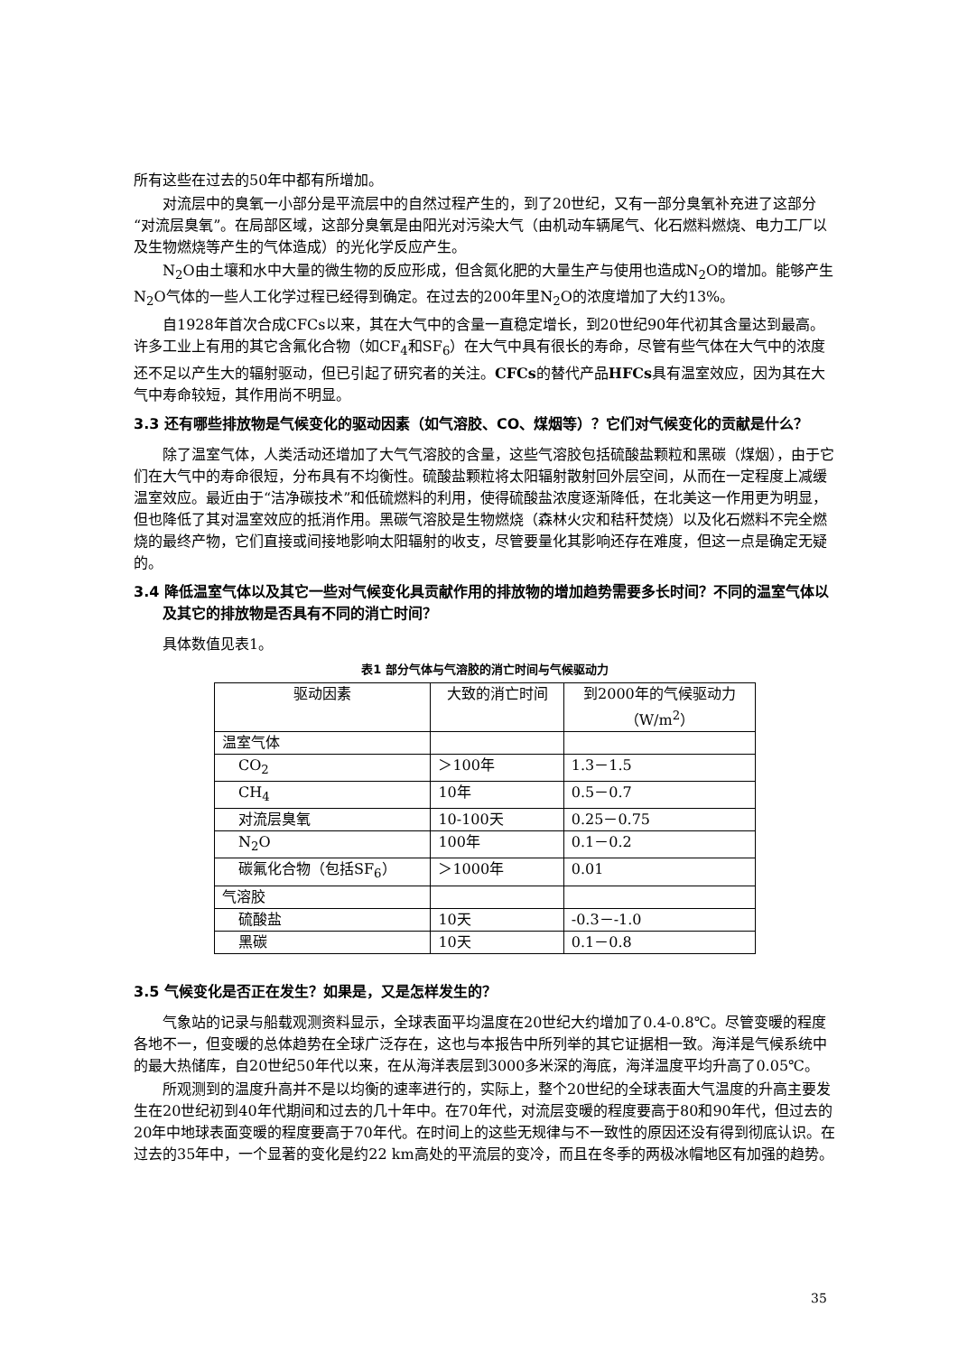所有这些在过去的50年中都有所增加。
对流层中的臭氧一小部分是平流层中的自然过程产生的，到了20世纪，又有一部分臭氧补充进了这部分“对流层臭氧”。在局部区域，这部分臭氧是由阳光对污染大气（由机动车辆尾气、化石燃料燃烧、电力工厂以及生物燃烧等产生的气体造成）的光化学反应产生。
N<sub>2</sub>O由土壤和水中大量的微生物的反应形成，但含氮化肥的大量生产与使用也造成N<sub>2</sub>O的增加。能够产生N<sub>2</sub>O气体的一些人工化学过程已经得到确定。在过去的200年里N<sub>2</sub>O的浓度增加了大约13%。
自1928年首次合成CFCs以来，其在大气中的含量一直稳定增长，到20世纪90年代初其含量达到最高。许多工业上有用的其它含氟化合物（如CF<sub>4</sub>和SF<sub>6</sub>）在大气中具有很长的寿命，尽管有些气体在大气中的浓度还不足以产生大的辐射驱动，但已引起了研究者的关注。CFCs的替代产品HFCs具有温室效应，因为其在大气中寿命较短，其作用尚不明显。
3.3 还有哪些排放物是气候变化的驱动因素（如气溶胶、CO、煤烟等）？它们对气候变化的贡献是什么？
除了温室气体，人类活动还增加了大气气溶胶的含量，这些气溶胶包括硫酸盐颗粒和黑碳（煤烟），由于它们在大气中的寿命很短，分布具有不均衡性。硫酸盐颗粒将太阳辐射散射回外层空间，从而在一定程度上减缓温室效应。最近由于“洁净碳技术”和低硫燃料的利用，使得硫酸盐浓度逐渐降低，在北美这一作用更为明显，但也降低了其对温室效应的抵消作用。黑碳气溶胶是生物燃烧（森林火灾和秸秆焚烧）以及化石燃料不完全燃烧的最终产物，它们直接或间接地影响太阳辐射的收支，尽管要量化其影响还存在难度，但这一点是确定无疑的。
3.4 降低温室气体以及其它一些对气候变化具贡献作用的排放物的增加趋势需要多长时间？不同的温室气体以及其它的排放物是否具有不同的消亡时间？
具体数值见表1。
表1 部分气体与气溶胶的消亡时间与气候驱动力
| 驱动因素 | 大致的消亡时间 | 到2000年的气候驱动力 （W/m<sup>2</sup>） |
| --- | --- | --- |
| 温室气体 | | |
| CO<sub>2</sub> | ＞100年 | 1.3－1.5 |
| CH<sub>4</sub> | 10年 | 0.5－0.7 |
| 对流层臭氧 | 10-100天 | 0.25－0.75 |
| N<sub>2</sub>O | 100年 | 0.1－0.2 |
| 碳氟化合物（包括SF<sub>6</sub>） | ＞1000年 | 0.01 |
| 气溶胶 | | |
| 硫酸盐 | 10天 | -0.3－-1.0 |
| 黑碳 | 10天 | 0.1－0.8 |
3.5 气候变化是否正在发生？如果是，又是怎样发生的？
气象站的记录与船载观测资料显示，全球表面平均温度在20世纪大约增加了0.4-0.8℃。尽管变暖的程度各地不一，但变暖的总体趋势在全球广泛存在，这也与本报告中所列举的其它证据相一致。海洋是气候系统中的最大热储库，自20世纪50年代以来，在从海洋表层到3000多米深的海底，海洋温度平均升高了0.05℃。
所观测到的温度升高并不是以均衡的速率进行的，实际上，整个20世纪的全球表面大气温度的升高主要发生在20世纪初到40年代期间和过去的几十年中。在70年代，对流层变暖的程度要高于80和90年代，但过去的20年中地球表面变暖的程度要高于70年代。在时间上的这些无规律与不一致性的原因还没有得到彻底认识。在过去的35年中，一个显著的变化是约22 km高处的平流层的变冷，而且在冬季的两极冰帽地区有加强的趋势。
35